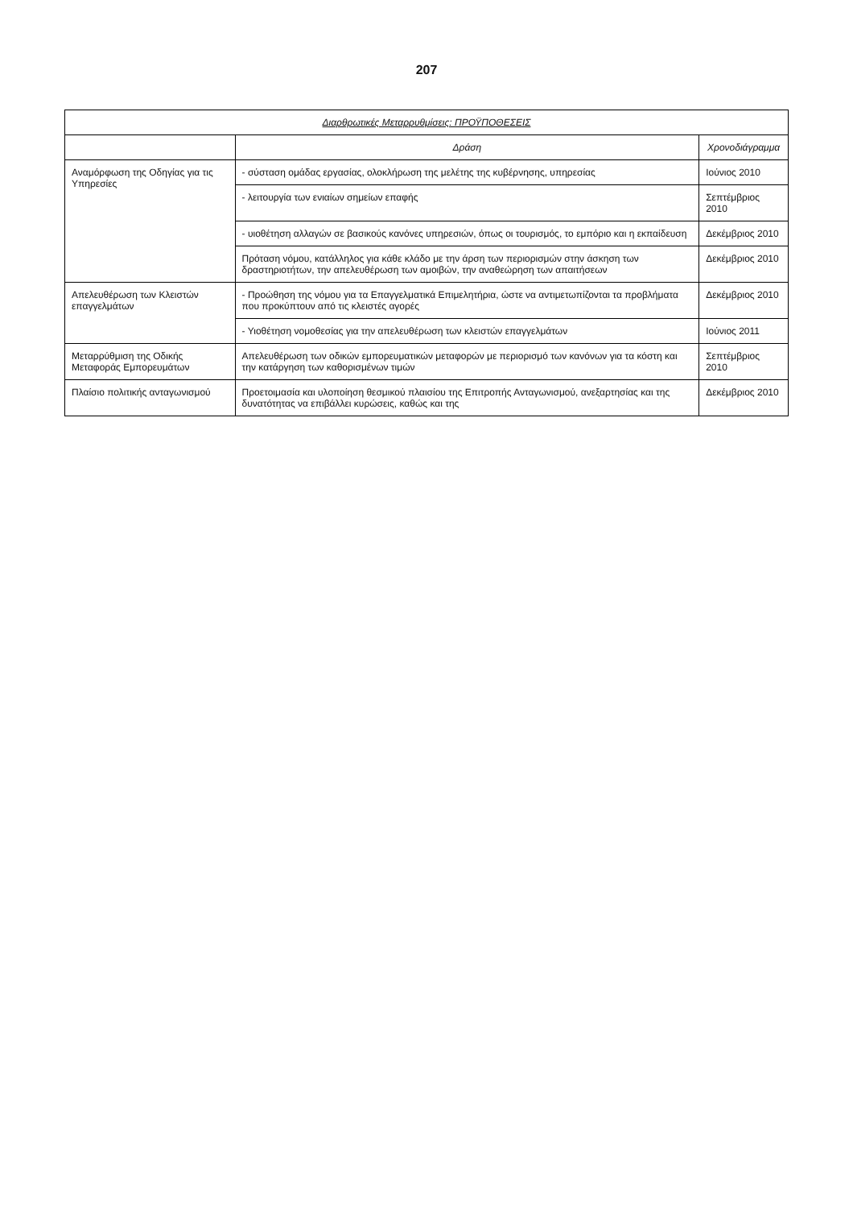207
| Διαρθρωτικές Μεταρρυθμίσεις: ΠΡΟΫΠΟΘΕΣΕΙΣ | | |
| --- | --- | --- |
| | Δράση | Χρονοδιάγραμμα |
| Αναμόρφωση της Οδηγίας για τις Υπηρεσίες | - σύσταση ομάδας εργασίας, ολοκλήρωση της μελέτης της κυβέρνησης, υπηρεσίας | Ιούνιος 2010 |
| | - λειτουργία των ενιαίων σημείων επαφής | Σεπτέμβριος 2010 |
| | - υιοθέτηση αλλαγών σε βασικούς κανόνες υπηρεσιών, όπως οι τουρισμός, το εμπόριο και η εκπαίδευση | Δεκέμβριος 2010 |
| | Πρόταση νόμου, κατάλληλος για κάθε κλάδο με την άρση των περιορισμών στην άσκηση των δραστηριοτήτων, την απελευθέρωση των αμοιβών, την αναθεώρηση των απαιτήσεων | Δεκέμβριος 2010 |
| Απελευθέρωση των Κλειστών επαγγελμάτων | - Προώθηση της νόμου για τα Επαγγελματικά Επιμελητήρια, ώστε να αντιμετωπίζονται τα προβλήματα που προκύπτουν από τις κλειστές αγορές | Δεκέμβριος 2010 |
| | - Υιοθέτηση νομοθεσίας για την απελευθέρωση των κλειστών επαγγελμάτων | Ιούνιος 2011 |
| Μεταρρύθμιση της Οδικής Μεταφοράς Εμπορευμάτων | Απελευθέρωση των οδικών εμπορευματικών μεταφορών με περιορισμό των κανόνων για τα κόστη και την κατάργηση των καθορισμένων τιμών | Σεπτέμβριος 2010 |
| Πλαίσιο πολιτικής ανταγωνισμού | Προετοιμασία και υλοποίηση θεσμικού πλαισίου της Επιτροπής Ανταγωνισμού, ανεξαρτησίας και της δυνατότητας να επιβάλλει κυρώσεις, καθώς και της | Δεκέμβριος 2010 |